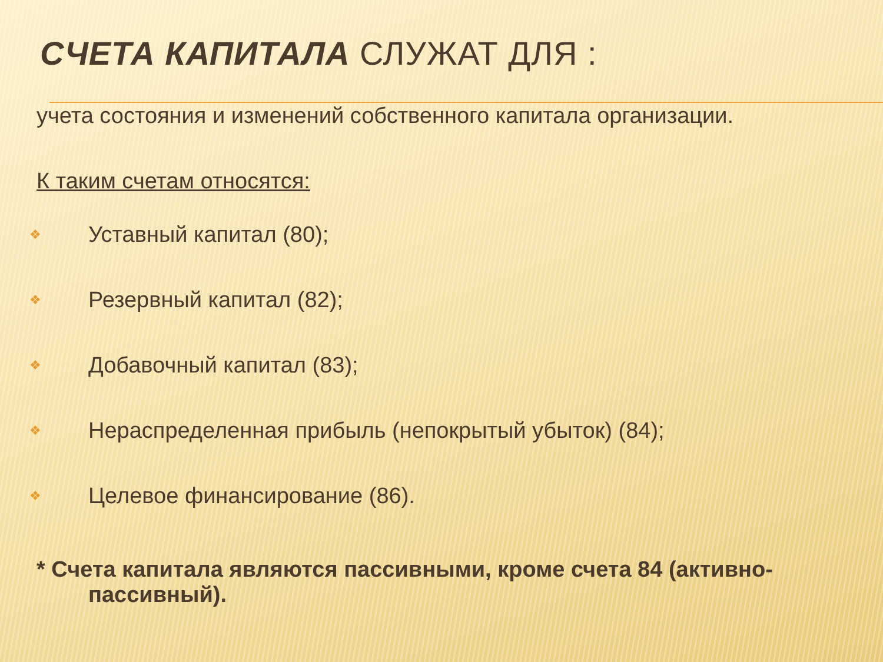СЧЕТА КАПИТАЛА СЛУЖАТ ДЛЯ :
учета состояния и изменений собственного капитала организации.
К таким счетам относятся:
❖ Уставный капитал (80);
❖ Резервный капитал (82);
❖ Добавочный капитал (83);
❖ Нераспределенная прибыль (непокрытый убыток) (84);
❖ Целевое финансирование (86).
* Счета капитала являются пассивными, кроме счета 84 (активно-пассивный).